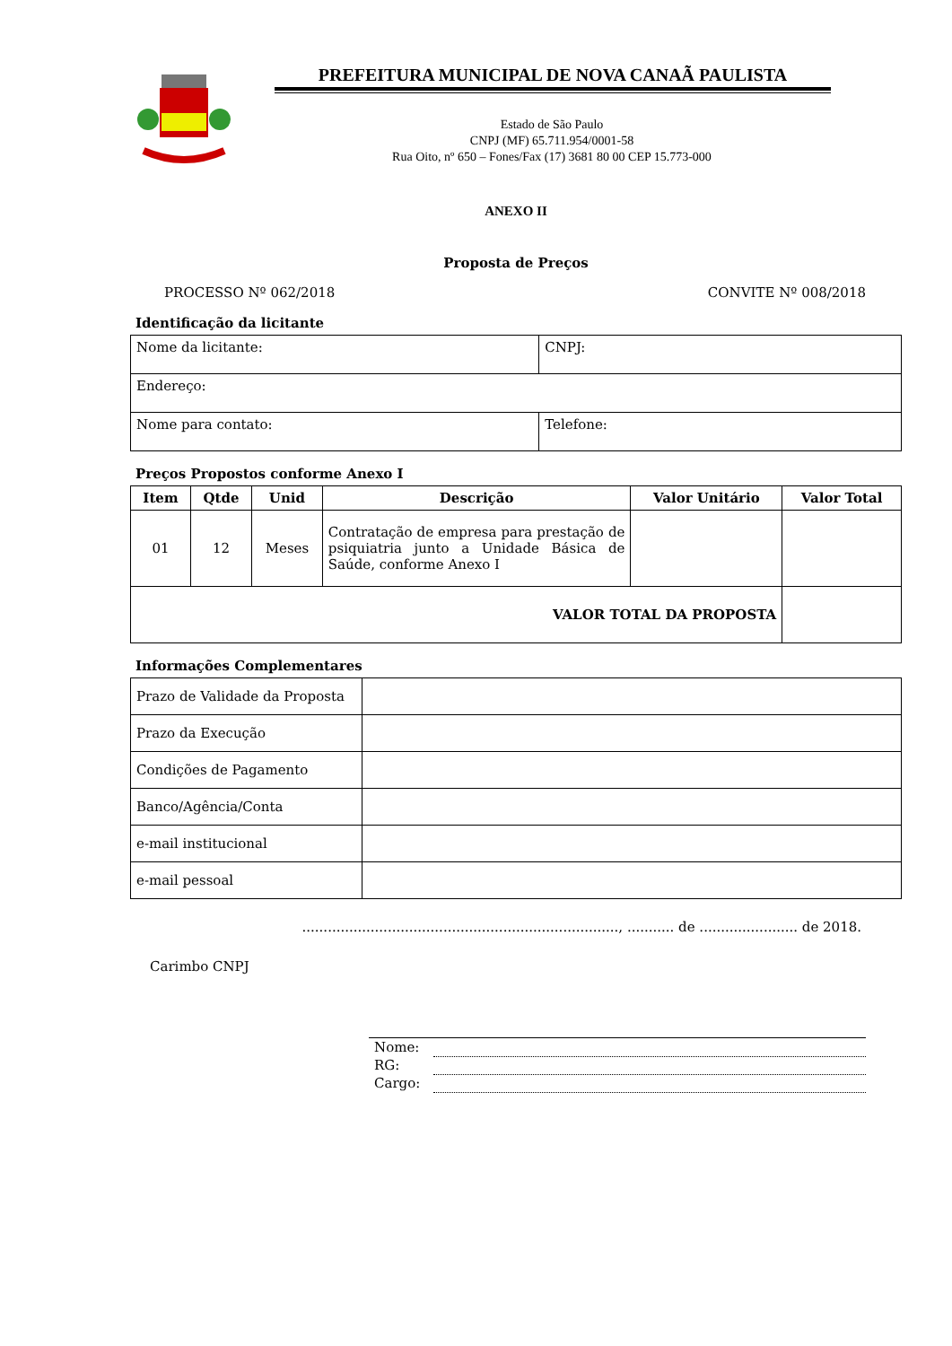PREFEITURA MUNICIPAL DE NOVA CANAÃ PAULISTA
Estado de São Paulo
CNPJ (MF) 65.711.954/0001-58
Rua Oito, nº 650 – Fones/Fax (17) 3681 80 00 CEP 15.773-000
ANEXO II
Proposta de Preços
PROCESSO Nº 062/2018 CONVITE Nº 008/2018
Identificação da licitante
| Nome da licitante: | CNPJ: |
| Endereço: | |
| Nome para contato: | Telefone: |
Preços Propostos conforme Anexo I
| Item | Qtde | Unid | Descrição | Valor Unitário | Valor Total |
| --- | --- | --- | --- | --- | --- |
| 01 | 12 | Meses | Contratação de empresa para prestação de psiquiatria junto a Unidade Básica de Saúde, conforme Anexo I | | |
| VALOR TOTAL DA PROPOSTA | | | | | |
Informações Complementares
| Prazo de Validade da Proposta | |
| Prazo da Execução | |
| Condições de Pagamento | |
| Banco/Agência/Conta | |
| e-mail institucional | |
| e-mail pessoal | |
.........................................................................., ........... de ....................... de 2018.
Carimbo CNPJ
| Nome: | |
| RG: | |
| Cargo: | |